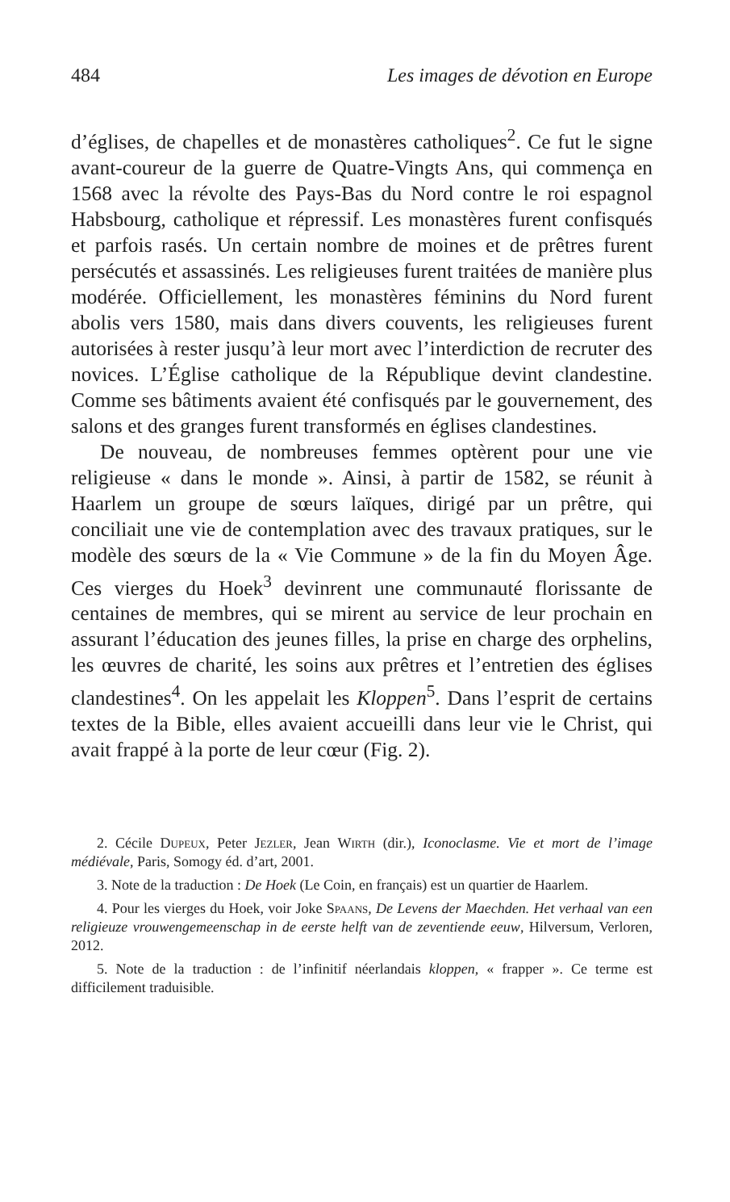484 Les images de dévotion en Europe
d’églises, de chapelles et de monastères catholiques<sup>2</sup>. Ce fut le signe avant-coureur de la guerre de Quatre-Vingts Ans, qui commença en 1568 avec la révolte des Pays-Bas du Nord contre le roi espagnol Habsbourg, catholique et répressif. Les monastères furent confisqués et parfois rasés. Un certain nombre de moines et de prêtres furent persécutés et assassinés. Les religieuses furent traitées de manière plus modérée. Officiellement, les monastères féminins du Nord furent abolis vers 1580, mais dans divers couvents, les religieuses furent autorisées à rester jusqu’à leur mort avec l’interdiction de recruter des novices. L’Église catholique de la République devint clandestine. Comme ses bâtiments avaient été confisqués par le gouvernement, des salons et des granges furent transformés en églises clandestines.
De nouveau, de nombreuses femmes optèrent pour une vie religieuse « dans le monde ». Ainsi, à partir de 1582, se réunit à Haarlem un groupe de sœurs laïques, dirigé par un prêtre, qui conciliait une vie de contemplation avec des travaux pratiques, sur le modèle des sœurs de la « Vie Commune » de la fin du Moyen Âge. Ces vierges du Hoek<sup>3</sup> devinrent une communauté florissante de centaines de membres, qui se mirent au service de leur prochain en assurant l’éducation des jeunes filles, la prise en charge des orphelins, les œuvres de charité, les soins aux prêtres et l’entretien des églises clandestines<sup>4</sup>. On les appelait les Kloppen<sup>5</sup>. Dans l’esprit de certains textes de la Bible, elles avaient accueilli dans leur vie le Christ, qui avait frappé à la porte de leur cœur (Fig. 2).
2. Cécile Dupeux, Peter Jezler, Jean Wirth (dir.), Iconoclasme. Vie et mort de l’image médiévale, Paris, Somogy éd. d’art, 2001.
3. Note de la traduction : De Hoek (Le Coin, en français) est un quartier de Haarlem.
4. Pour les vierges du Hoek, voir Joke Spaans, De Levens der Maechden. Het verhaal van een religieuze vrouwengemeenschap in de eerste helft van de zeventiende eeuw, Hilversum, Verloren, 2012.
5. Note de la traduction : de l’infinitif néerlandais kloppen, « frapper ». Ce terme est difficilement traduisible.